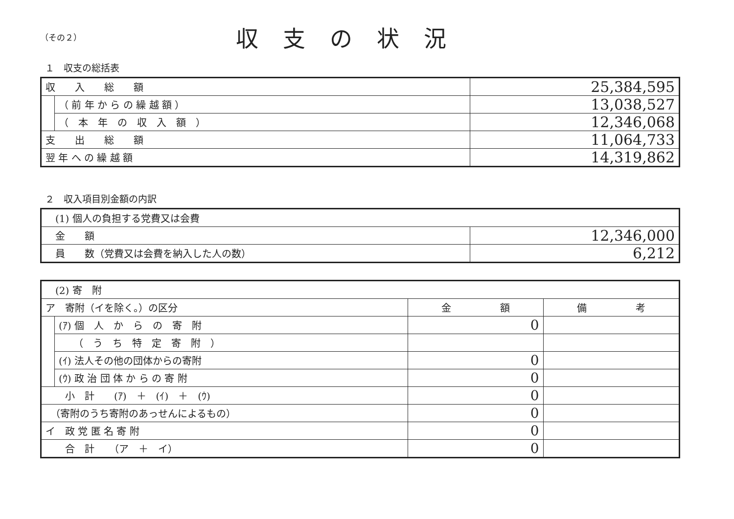（その２）
収支の状況
１　収支の総括表
| 収 入 総 額 | | 25,384,595 |
| | （ 前 年 か ら の 繰 越 額 ） | 13,038,527 |
| | （ 本 年 の 収 入 額 ） | 12,346,068 |
| 支 出 総 額 | | 11,064,733 |
| 翌 年 へ の 繰 越 額 | | 14,319,862 |
２　収入項目別金額の内訳
| (1) 個人の負担する党費又は会費 | |
| 金 額 | 12,346,000 |
| 員 数（党費又は会費を納入した人の数） | 6,212 |
| (2) 寄 附 | | | |
| ア 寄附（イを除く。）の区分 | | 金 額 | 備 考 |
| | (ｱ) 個 人 か ら の 寄 附 | 0 | |
| | （ う ち 特 定 寄 附 ） | | |
| | (ｲ) 法人その他の団体からの寄附 | 0 | |
| | (ｳ) 政 治 団 体 か ら の 寄 附 | 0 | |
| 小 計 (ｱ) ＋ (ｲ) ＋ (ｳ) | | 0 | |
| （寄附のうち寄附のあっせんによるもの） | | 0 | |
| イ 政 党 匿 名 寄 附 | | 0 | |
| 合 計 （ア ＋ イ） | | 0 | |